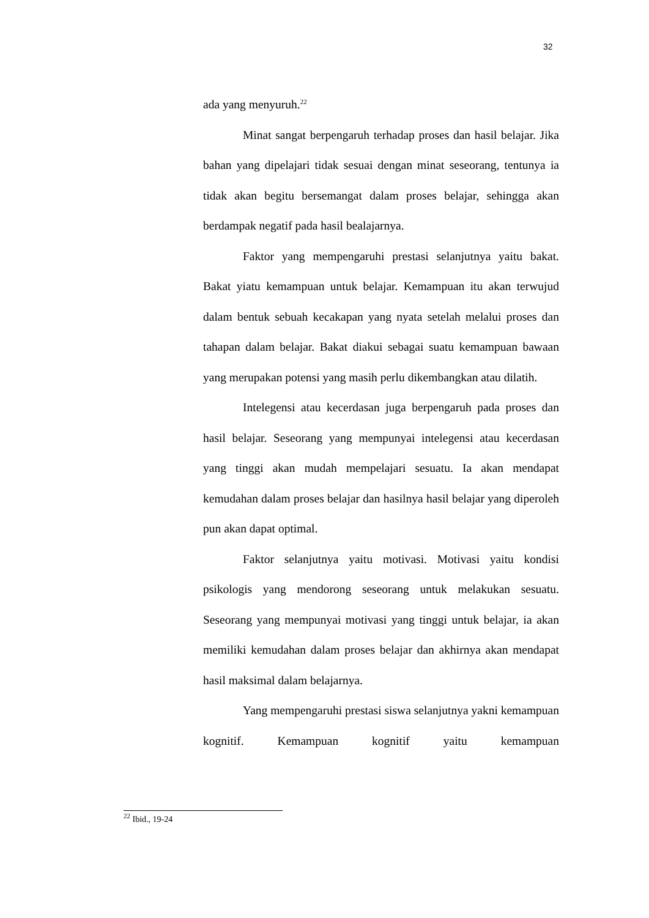32
ada yang menyuruh.<sup>22</sup>
Minat sangat berpengaruh terhadap proses dan hasil belajar. Jika bahan yang dipelajari tidak sesuai dengan minat seseorang, tentunya ia tidak akan begitu bersemangat dalam proses belajar, sehingga akan berdampak negatif pada hasil bealajarnya.
Faktor yang mempengaruhi prestasi selanjutnya yaitu bakat. Bakat yiatu kemampuan untuk belajar. Kemampuan itu akan terwujud dalam bentuk sebuah kecakapan yang nyata setelah melalui proses dan tahapan dalam belajar. Bakat diakui sebagai suatu kemampuan bawaan yang merupakan potensi yang masih perlu dikembangkan atau dilatih.
Intelegensi atau kecerdasan juga berpengaruh pada proses dan hasil belajar. Seseorang yang mempunyai intelegensi atau kecerdasan yang tinggi akan mudah mempelajari sesuatu. Ia akan mendapat kemudahan dalam proses belajar dan hasilnya hasil belajar yang diperoleh pun akan dapat optimal.
Faktor selanjutnya yaitu motivasi. Motivasi yaitu kondisi psikologis yang mendorong seseorang untuk melakukan sesuatu. Seseorang yang mempunyai motivasi yang tinggi untuk belajar, ia akan memiliki kemudahan dalam proses belajar dan akhirnya akan mendapat hasil maksimal dalam belajarnya.
Yang mempengaruhi prestasi siswa selanjutnya yakni kemampuan kognitif. Kemampuan kognitif yaitu kemampuan
<sup>22</sup> Ibid., 19-24